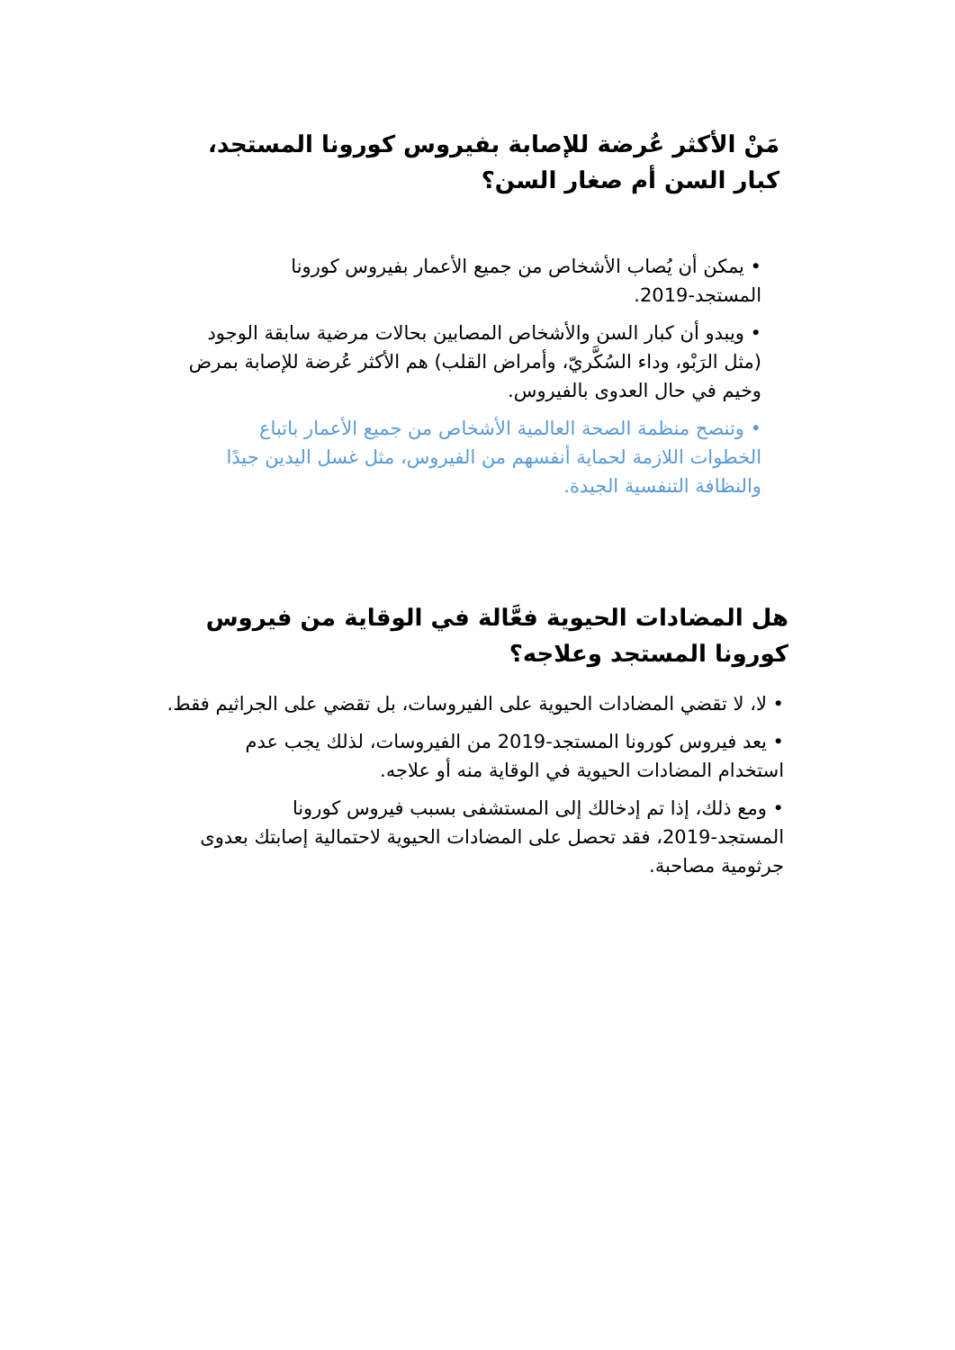مَنْ الأكثر عُرضة للإصابة بفيروس كورونا المستجد، كبار السن أم صغار السن؟
• يمكن أن يُصاب الأشخاص من جميع الأعمار بفيروس كورونا المستجد-2019.
• ويبدو أن كبار السن والأشخاص المصابين بحالات مرضية سابقة الوجود (مثل الرَبْو، وداء السُكَّريّ، وأمراض القلب) هم الأكثر عُرضة للإصابة بمرض وخيم في حال العدوى بالفيروس.
• وتنصح منظمة الصحة العالمية الأشخاص من جميع الأعمار باتباع الخطوات اللازمة لحماية أنفسهم من الفيروس، مثل غسل اليدين جيدًا والنظافة التنفسية الجيدة.
هل المضادات الحيوية فعَّالة في الوقاية من فيروس كورونا المستجد وعلاجه؟
• لا، لا تقضي المضادات الحيوية على الفيروسات، بل تقضي على الجراثيم فقط.
• يعد فيروس كورونا المستجد-2019 من الفيروسات، لذلك يجب عدم استخدام المضادات الحيوية في الوقاية منه أو علاجه.
• ومع ذلك، إذا تم إدخالك إلى المستشفى بسبب فيروس كورونا المستجد-2019، فقد تحصل على المضادات الحيوية لاحتمالية إصابتك بعدوى جرثومية مصاحبة.